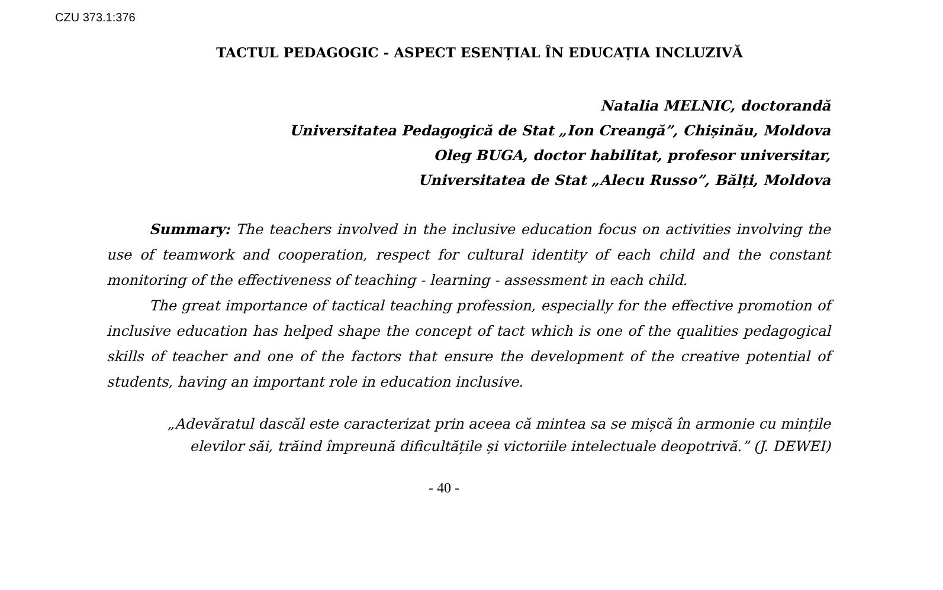CZU 373.1:376
TACTUL PEDAGOGIC - ASPECT ESENȚIAL ÎN EDUCAȚIA INCLUZIVĂ
Natalia MELNIC, doctorandă
Universitatea Pedagogică de Stat „Ion Creangă”, Chișinău, Moldova
Oleg BUGA, doctor habilitat, profesor universitar,
Universitatea de Stat „Alecu Russo”, Bălți, Moldova
Summary: The teachers involved in the inclusive education focus on activities involving the use of teamwork and cooperation, respect for cultural identity of each child and the constant monitoring of the effectiveness of teaching - learning - assessment in each child.
The great importance of tactical teaching profession, especially for the effective promotion of inclusive education has helped shape the concept of tact which is one of the qualities pedagogical skills of teacher and one of the factors that ensure the development of the creative potential of students, having an important role in education inclusive.
„Adevăratul dascăl este caracterizat prin aceea că mintea sa se mișcă în armonie cu mințile elevilor săi, trăind împreună dificultățile și victoriile intelectuale deopotrivă.” (J. DEWEI)
- 40 -